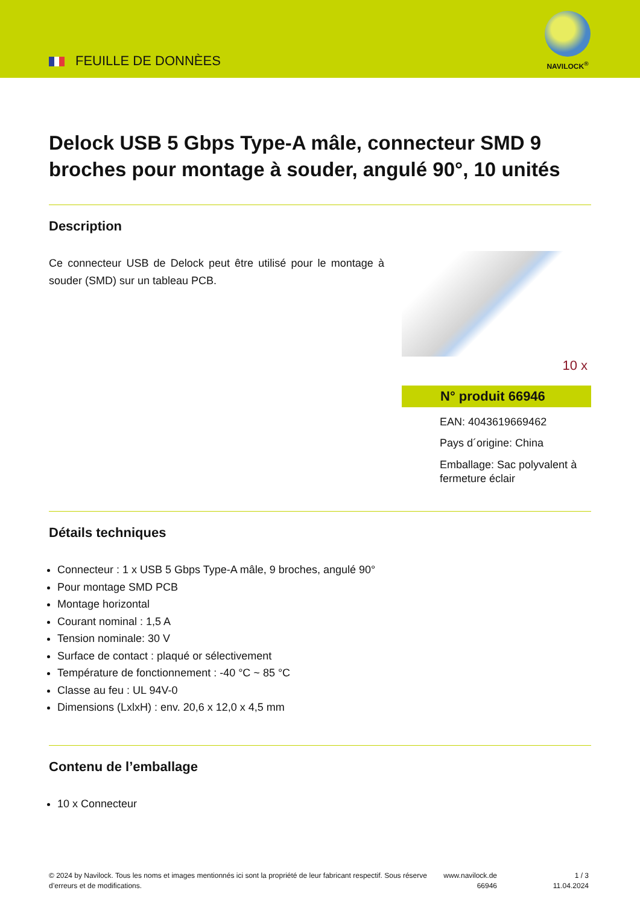FEUILLE DE DONNÈES
NAVILOCK<sup>®</sup>
Delock USB 5 Gbps Type-A mâle, connecteur SMD 9 broches pour montage à souder, angulé 90°, 10 unités
Description
Ce connecteur USB de Delock peut être utilisé pour le montage à souder (SMD) sur un tableau PCB.
10 x
N° produit 66946
EAN: 4043619669462
Pays d´origine: China
Emballage: Sac polyvalent à fermeture éclair
Détails techniques
Connecteur : 1 x USB 5 Gbps Type-A mâle, 9 broches, angulé 90°
Pour montage SMD PCB
Montage horizontal
Courant nominal : 1,5 A
Tension nominale: 30 V
Surface de contact : plaqué or sélectivement
Température de fonctionnement : -40 °C ~ 85 °C
Classe au feu : UL 94V-0
Dimensions (LxlxH) : env. 20,6 x 12,0 x 4,5 mm
Contenu de l’emballage
10 x Connecteur
© 2024 by Navilock. Tous les noms et images mentionnés ici sont la propriété de leur fabricant respectif. Sous réserve d’erreurs et de modifications.
www.navilock.de
66946
1 / 3
11.04.2024